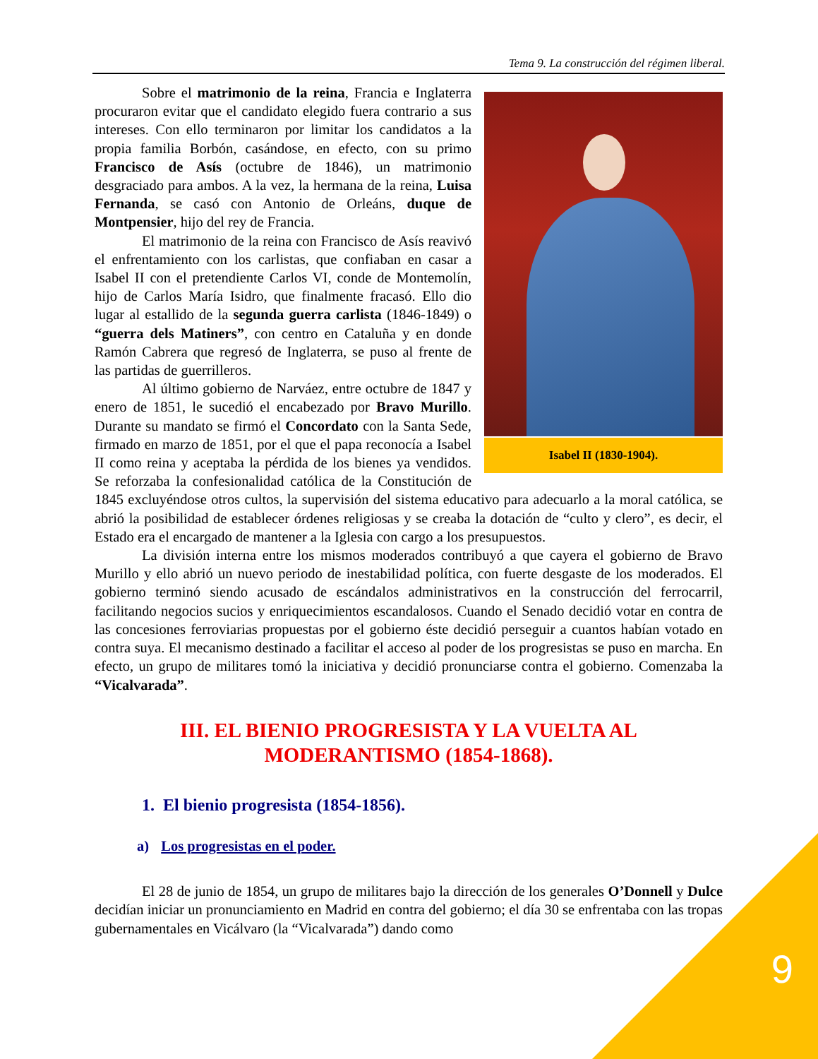Tema 9. La construcción del régimen liberal.
Isabel II (1830-1904).
Sobre el matrimonio de la reina, Francia e Inglaterra procuraron evitar que el candidato elegido fuera contrario a sus intereses. Con ello terminaron por limitar los candidatos a la propia familia Borbón, casándose, en efecto, con su primo Francisco de Asís (octubre de 1846), un matrimonio desgraciado para ambos. A la vez, la hermana de la reina, Luisa Fernanda, se casó con Antonio de Orleáns, duque de Montpensier, hijo del rey de Francia.
El matrimonio de la reina con Francisco de Asís reavivó el enfrentamiento con los carlistas, que confiaban en casar a Isabel II con el pretendiente Carlos VI, conde de Montemolín, hijo de Carlos María Isidro, que finalmente fracasó. Ello dio lugar al estallido de la segunda guerra carlista (1846-1849) o “guerra dels Matiners”, con centro en Cataluña y en donde Ramón Cabrera que regresó de Inglaterra, se puso al frente de las partidas de guerrilleros.
Al último gobierno de Narváez, entre octubre de 1847 y enero de 1851, le sucedió el encabezado por Bravo Murillo. Durante su mandato se firmó el Concordato con la Santa Sede, firmado en marzo de 1851, por el que el papa reconocía a Isabel II como reina y aceptaba la pérdida de los bienes ya vendidos. Se reforzaba la confesionalidad católica de la Constitución de 1845 excluyéndose otros cultos, la supervisión del sistema educativo para adecuarlo a la moral católica, se abrió la posibilidad de establecer órdenes religiosas y se creaba la dotación de “culto y clero”, es decir, el Estado era el encargado de mantener a la Iglesia con cargo a los presupuestos.
La división interna entre los mismos moderados contribuyó a que cayera el gobierno de Bravo Murillo y ello abrió un nuevo periodo de inestabilidad política, con fuerte desgaste de los moderados. El gobierno terminó siendo acusado de escándalos administrativos en la construcción del ferrocarril, facilitando negocios sucios y enriquecimientos escandalosos. Cuando el Senado decidió votar en contra de las concesiones ferroviarias propuestas por el gobierno éste decidió perseguir a cuantos habían votado en contra suya. El mecanismo destinado a facilitar el acceso al poder de los progresistas se puso en marcha. En efecto, un grupo de militares tomó la iniciativa y decidió pronunciarse contra el gobierno. Comenzaba la “Vicalvarada”.
III. EL BIENIO PROGRESISTA Y LA VUELTA AL MODERANTISMO (1854-1868).
1. El bienio progresista (1854-1856).
a) Los progresistas en el poder.
El 28 de junio de 1854, un grupo de militares bajo la dirección de los generales O’Donnell y Dulce decidían iniciar un pronunciamiento en Madrid en contra del gobierno; el día 30 se enfrentaba con las tropas gubernamentales en Vicálvaro (la “Vicalvarada”) dando como
9